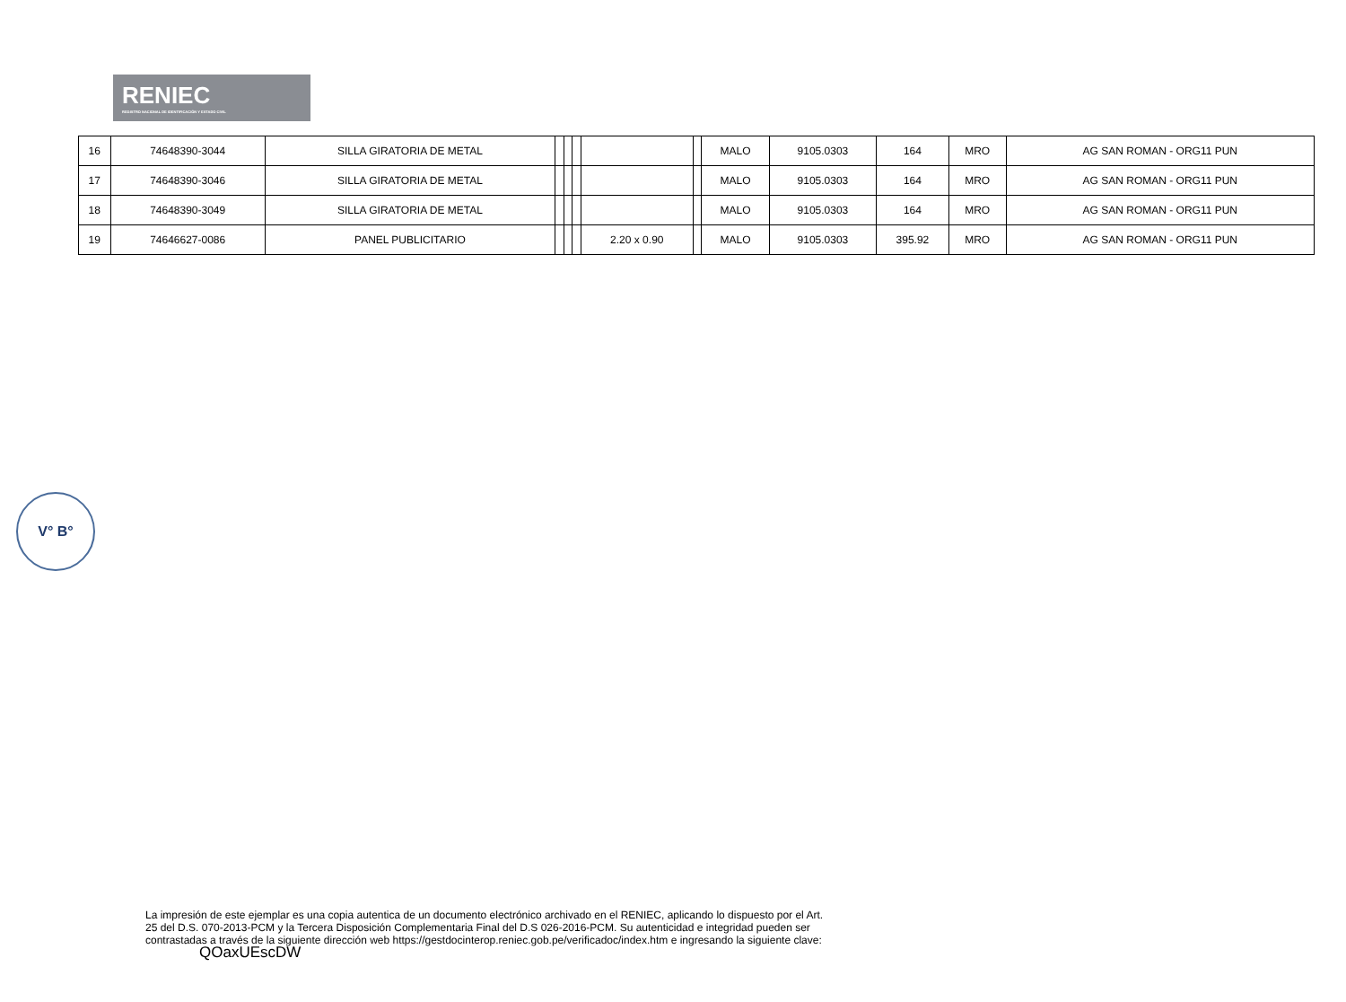RENIEC
REGISTRO NACIONAL DE IDENTIFICACIÓN Y ESTADO CIVIL
| 16 | 74648390-3044 | SILLA GIRATORIA DE METAL | | | | | | MALO | 9105.0303 | 164 | MRO | AG SAN ROMAN - ORG11 PUN |
| 17 | 74648390-3046 | SILLA GIRATORIA DE METAL | | | | | | MALO | 9105.0303 | 164 | MRO | AG SAN ROMAN - ORG11 PUN |
| 18 | 74648390-3049 | SILLA GIRATORIA DE METAL | | | | | | MALO | 9105.0303 | 164 | MRO | AG SAN ROMAN - ORG11 PUN |
| 19 | 74646627-0086 | PANEL PUBLICITARIO | | | | 2.20 x 0.90 | | MALO | 9105.0303 | 395.92 | MRO | AG SAN ROMAN - ORG11 PUN |
V° B°
La impresión de este ejemplar es una copia autentica de un documento electrónico archivado en el RENIEC, aplicando lo dispuesto por el Art. 25 del D.S. 070-2013-PCM y la Tercera Disposición Complementaria Final del D.S 026-2016-PCM. Su autenticidad e integridad pueden ser contrastadas a través de la siguiente dirección web https://gestdocinterop.reniec.gob.pe/verificadoc/index.htm e ingresando la siguiente clave: QOaxUEscDW